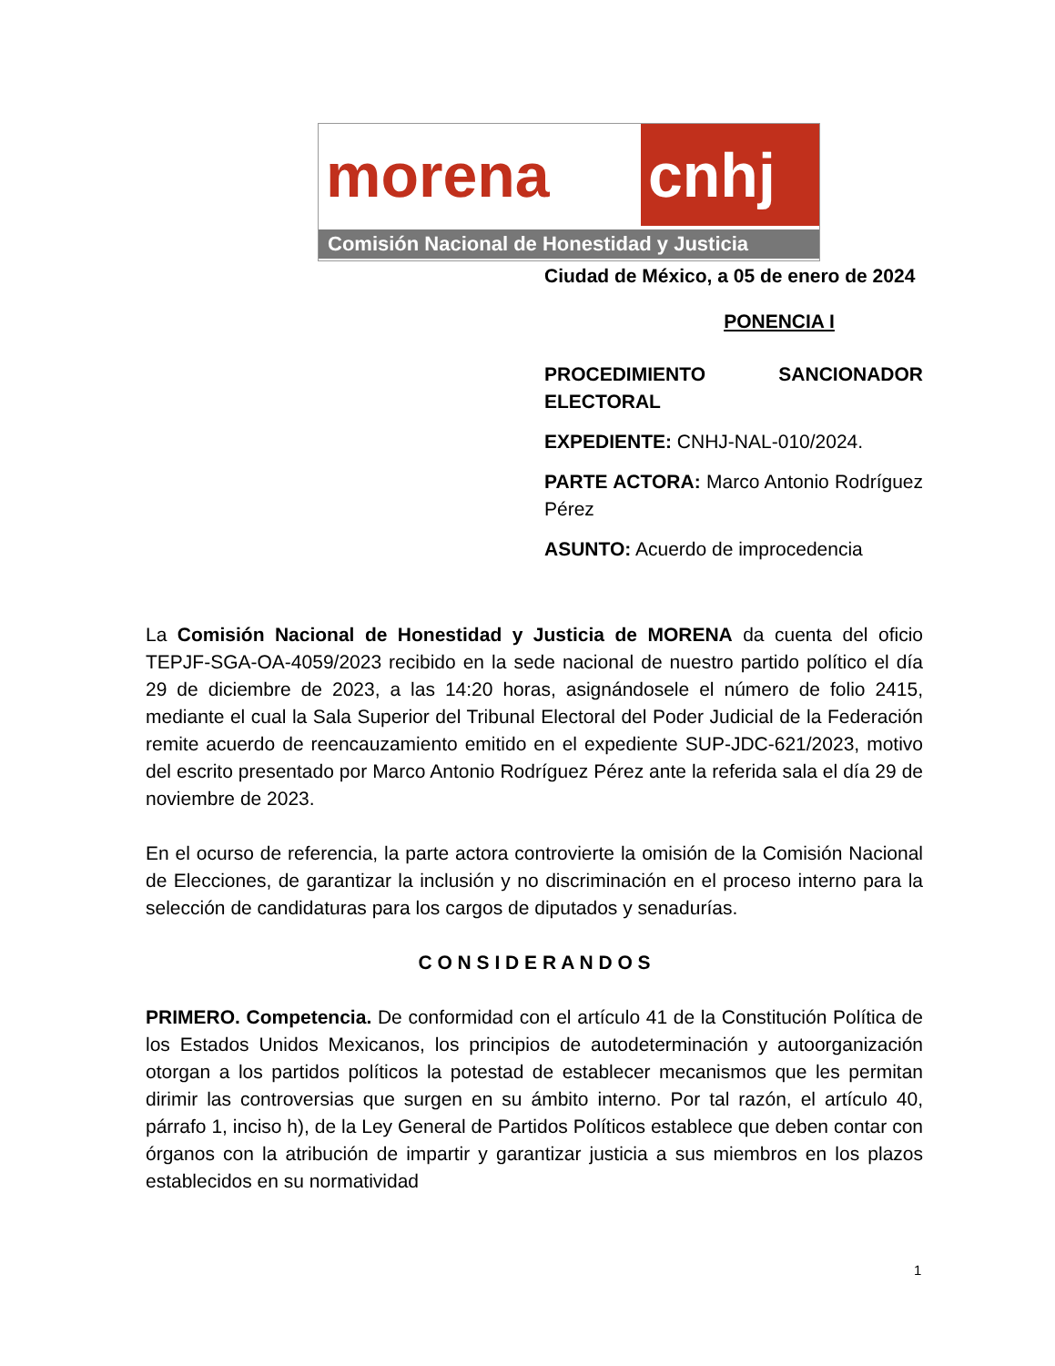morena cnhj
Comisión Nacional de Honestidad y Justicia
Ciudad de México, a 05 de enero de 2024
PONENCIA I
PROCEDIMIENTO SANCIONADOR ELECTORAL
EXPEDIENTE: CNHJ-NAL-010/2024.
PARTE ACTORA: Marco Antonio Rodríguez Pérez
ASUNTO: Acuerdo de improcedencia
La Comisión Nacional de Honestidad y Justicia de MORENA da cuenta del oficio TEPJF-SGA-OA-4059/2023 recibido en la sede nacional de nuestro partido político el día 29 de diciembre de 2023, a las 14:20 horas, asignándosele el número de folio 2415, mediante el cual la Sala Superior del Tribunal Electoral del Poder Judicial de la Federación remite acuerdo de reencauzamiento emitido en el expediente SUP-JDC-621/2023, motivo del escrito presentado por Marco Antonio Rodríguez Pérez ante la referida sala el día 29 de noviembre de 2023.
En el ocurso de referencia, la parte actora controvierte la omisión de la Comisión Nacional de Elecciones, de garantizar la inclusión y no discriminación en el proceso interno para la selección de candidaturas para los cargos de diputados y senadurías.
C O N S I D E R A N D O S
PRIMERO. Competencia. De conformidad con el artículo 41 de la Constitución Política de los Estados Unidos Mexicanos, los principios de autodeterminación y autoorganización otorgan a los partidos políticos la potestad de establecer mecanismos que les permitan dirimir las controversias que surgen en su ámbito interno. Por tal razón, el artículo 40, párrafo 1, inciso h), de la Ley General de Partidos Políticos establece que deben contar con órganos con la atribución de impartir y garantizar justicia a sus miembros en los plazos establecidos en su normatividad
1